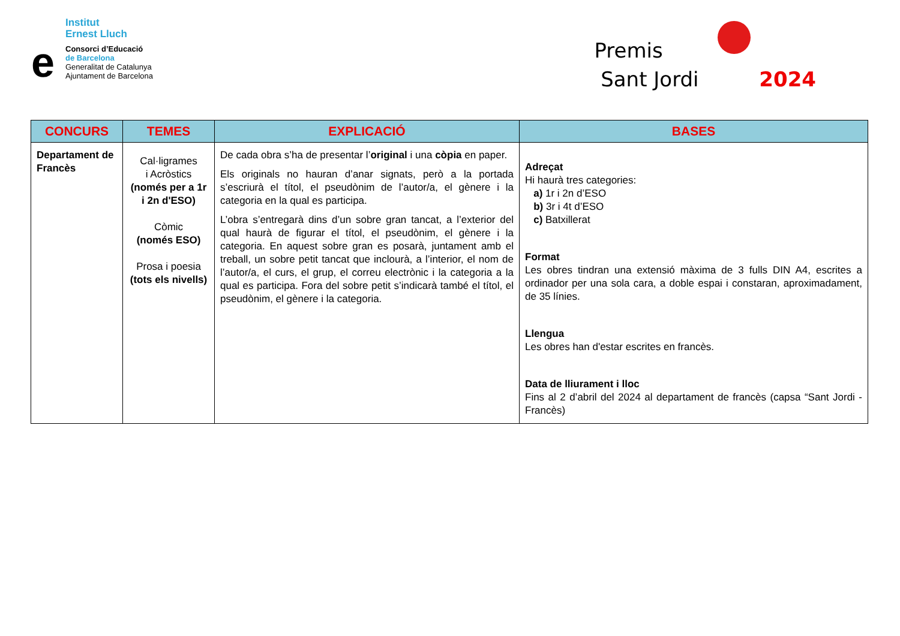Institut
Ernest Lluch
e
Consorci d’Educació
de Barcelona
Generalitat de Catalunya
Ajuntament de Barcelona
Premis
Sant Jordi 2024
| CONCURS | TEMES | EXPLICACIÓ | BASES |
| --- | --- | --- | --- |
| Departament de Francès | Cal·ligrames i Acròstics (només per a 1r i 2n d'ESO) Còmic (només ESO) Prosa i poesia (tots els nivells) | De cada obra s’ha de presentar l’ original i una còpia en paper. Els originals no hauran d’anar signats, però a la portada s’escriurà el títol, el pseudònim de l’autor/a, el gènere i la categoria en la qual es participa. L’obra s’entregarà dins d’un sobre gran tancat, a l’exterior del qual haurà de figurar el títol, el pseudònim, el gènere i la categoria. En aquest sobre gran es posarà, juntament amb el treball, un sobre petit tancat que inclourà, a l’interior, el nom de l’autor/a, el curs, el grup, el correu electrònic i la categoria a la qual es participa. Fora del sobre petit s’indicarà també el títol, el pseudònim, el gènere i la categoria. | Adreçat Hi haurà tres categories: a) 1r i 2n d’ESO b) 3r i 4t d’ESO c) Batxillerat Format Les obres tindran una extensió màxima de 3 fulls DIN A4, escrites a ordinador per una sola cara, a doble espai i constaran, aproximadament, de 35 línies. Llengua Les obres han d'estar escrites en francès. Data de lliurament i lloc Fins al 2 d’abril del 2024 al departament de francès (capsa “Sant Jordi - Francès) |